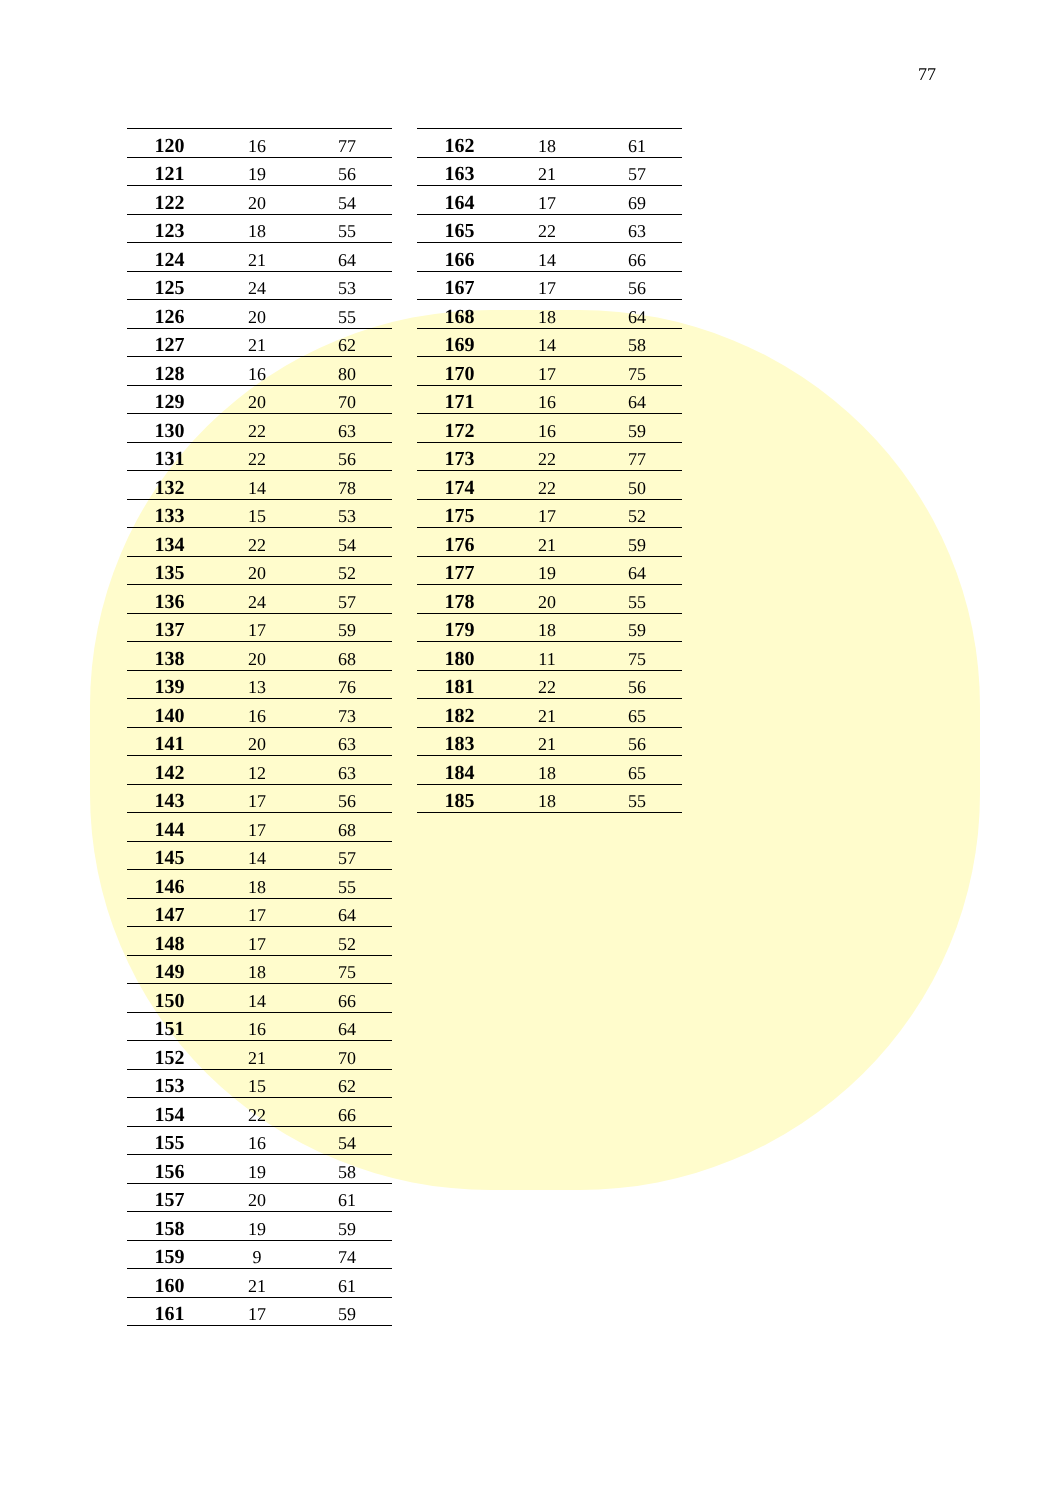77
| 120 | 16 | 77 |
| 121 | 19 | 56 |
| 122 | 20 | 54 |
| 123 | 18 | 55 |
| 124 | 21 | 64 |
| 125 | 24 | 53 |
| 126 | 20 | 55 |
| 127 | 21 | 62 |
| 128 | 16 | 80 |
| 129 | 20 | 70 |
| 130 | 22 | 63 |
| 131 | 22 | 56 |
| 132 | 14 | 78 |
| 133 | 15 | 53 |
| 134 | 22 | 54 |
| 135 | 20 | 52 |
| 136 | 24 | 57 |
| 137 | 17 | 59 |
| 138 | 20 | 68 |
| 139 | 13 | 76 |
| 140 | 16 | 73 |
| 141 | 20 | 63 |
| 142 | 12 | 63 |
| 143 | 17 | 56 |
| 144 | 17 | 68 |
| 145 | 14 | 57 |
| 146 | 18 | 55 |
| 147 | 17 | 64 |
| 148 | 17 | 52 |
| 149 | 18 | 75 |
| 150 | 14 | 66 |
| 151 | 16 | 64 |
| 152 | 21 | 70 |
| 153 | 15 | 62 |
| 154 | 22 | 66 |
| 155 | 16 | 54 |
| 156 | 19 | 58 |
| 157 | 20 | 61 |
| 158 | 19 | 59 |
| 159 | 9 | 74 |
| 160 | 21 | 61 |
| 161 | 17 | 59 |
| 162 | 18 | 61 |
| 163 | 21 | 57 |
| 164 | 17 | 69 |
| 165 | 22 | 63 |
| 166 | 14 | 66 |
| 167 | 17 | 56 |
| 168 | 18 | 64 |
| 169 | 14 | 58 |
| 170 | 17 | 75 |
| 171 | 16 | 64 |
| 172 | 16 | 59 |
| 173 | 22 | 77 |
| 174 | 22 | 50 |
| 175 | 17 | 52 |
| 176 | 21 | 59 |
| 177 | 19 | 64 |
| 178 | 20 | 55 |
| 179 | 18 | 59 |
| 180 | 11 | 75 |
| 181 | 22 | 56 |
| 182 | 21 | 65 |
| 183 | 21 | 56 |
| 184 | 18 | 65 |
| 185 | 18 | 55 |